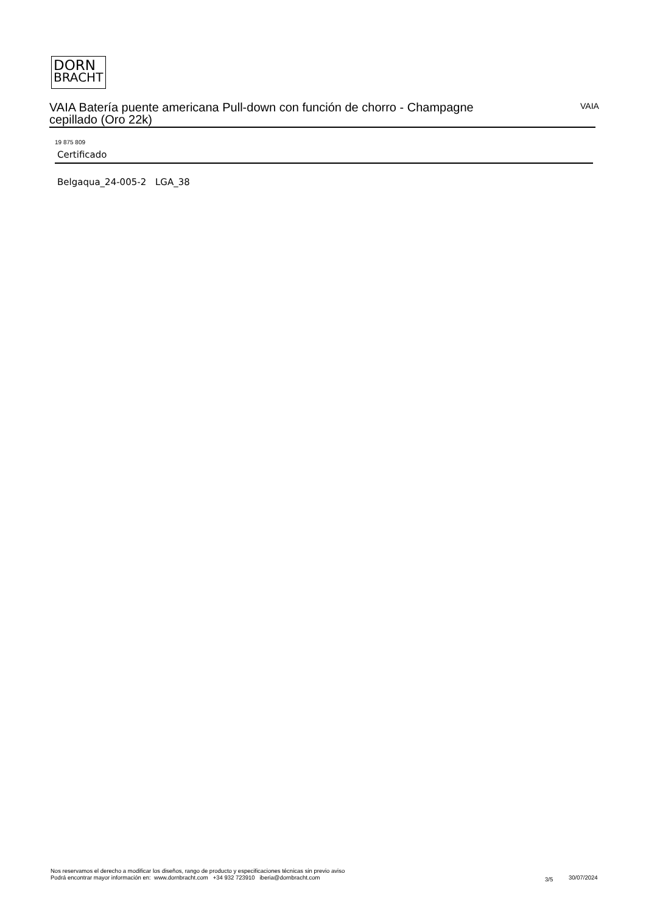DORN
BRACHT
VAIA Batería puente americana Pull-down con función de chorro - Champagne cepillado (Oro 22k) VAIA
19 875 809
Certificado
Belgaqua_24-005-2 LGA_38
Nos reservamos el derecho a modificar los diseños, rango de producto y especificaciones técnicas sin previo aviso
Podrá encontrar mayor información en: www.dornbracht.com +34 932 723910 iberia@dornbracht.com
3/5 30/07/2024